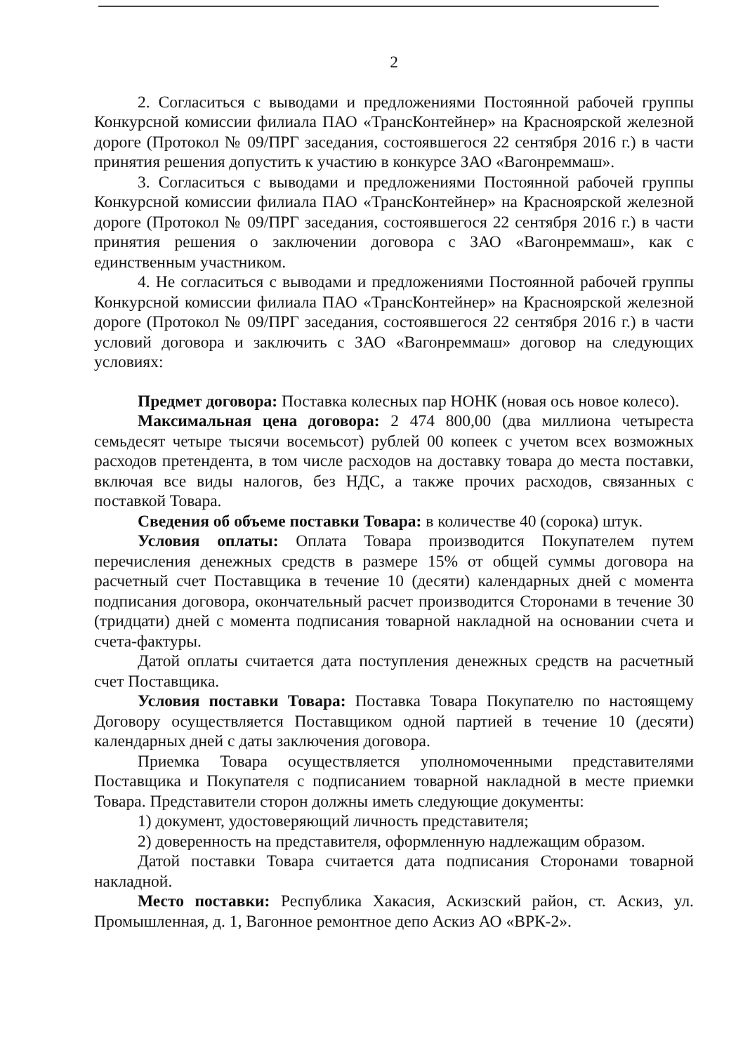2
2. Согласиться с выводами и предложениями Постоянной рабочей группы Конкурсной комиссии филиала ПАО «ТрансКонтейнер» на Красноярской железной дороге (Протокол № 09/ПРГ заседания, состоявшегося 22 сентября 2016 г.) в части принятия решения допустить к участию в конкурсе ЗАО «Вагонреммаш».
3. Согласиться с выводами и предложениями Постоянной рабочей группы Конкурсной комиссии филиала ПАО «ТрансКонтейнер» на Красноярской железной дороге (Протокол № 09/ПРГ заседания, состоявшегося 22 сентября 2016 г.) в части принятия решения о заключении договора с ЗАО «Вагонреммаш», как с единственным участником.
4. Не согласиться с выводами и предложениями Постоянной рабочей группы Конкурсной комиссии филиала ПАО «ТрансКонтейнер» на Красноярской железной дороге (Протокол № 09/ПРГ заседания, состоявшегося 22 сентября 2016 г.) в части условий договора и заключить с ЗАО «Вагонреммаш» договор на следующих условиях:
Предмет договора: Поставка колесных пар НОНК (новая ось новое колесо).
Максимальная цена договора: 2 474 800,00 (два миллиона четыреста семьдесят четыре тысячи восемьсот) рублей 00 копеек с учетом всех возможных расходов претендента, в том числе расходов на доставку товара до места поставки, включая все виды налогов, без НДС, а также прочих расходов, связанных с поставкой Товара.
Сведения об объеме поставки Товара: в количестве 40 (сорока) штук.
Условия оплаты: Оплата Товара производится Покупателем путем перечисления денежных средств в размере 15% от общей суммы договора на расчетный счет Поставщика в течение 10 (десяти) календарных дней с момента подписания договора, окончательный расчет производится Сторонами в течение 30 (тридцати) дней с момента подписания товарной накладной на основании счета и счета-фактуры.
Датой оплаты считается дата поступления денежных средств на расчетный счет Поставщика.
Условия поставки Товара: Поставка Товара Покупателю по настоящему Договору осуществляется Поставщиком одной партией в течение 10 (десяти) календарных дней с даты заключения договора.
Приемка Товара осуществляется уполномоченными представителями Поставщика и Покупателя с подписанием товарной накладной в месте приемки Товара. Представители сторон должны иметь следующие документы:
1) документ, удостоверяющий личность представителя;
2) доверенность на представителя, оформленную надлежащим образом.
Датой поставки Товара считается дата подписания Сторонами товарной накладной.
Место поставки: Республика Хакасия, Аскизский район, ст. Аскиз, ул. Промышленная, д. 1, Вагонное ремонтное депо Аскиз АО «ВРК-2».